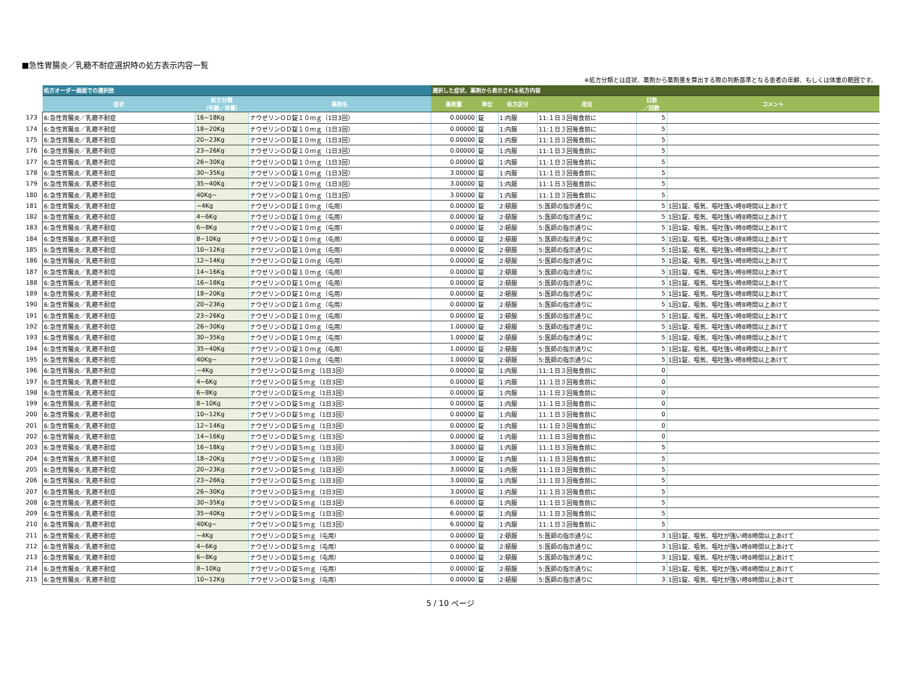■急性胃腸炎／乳糖不耐症選択時の処方表示内容一覧
※処方分類とは症状、薬剤から薬剤量を算出する際の判断基準となる患者の年齢、もしくは体重の範囲です。
| | 処方オーダー画面での選択肢 | | | 選択した症状、薬剤から表示される処方内容 | | | | | |
| | 症状 | 処方分類 （年齢／体重） | 薬剤名 | 薬剤量 | 単位 | 処方区分 | 用法 | 日数 ／回数 | コメント |
| 173 | 6:急性胃腸炎／乳糖不耐症 | 16~18Kg | ナウゼリンＯＤ錠１０ｍｇ（1日3回） | 0.00000 | 錠 | 1:内服 | 11:１日３回毎食前に | 5 | |
| 174 | 6:急性胃腸炎／乳糖不耐症 | 18~20Kg | ナウゼリンＯＤ錠１０ｍｇ（1日3回） | 0.00000 | 錠 | 1:内服 | 11:１日３回毎食前に | 5 | |
| 175 | 6:急性胃腸炎／乳糖不耐症 | 20~23Kg | ナウゼリンＯＤ錠１０ｍｇ（1日3回） | 0.00000 | 錠 | 1:内服 | 11:１日３回毎食前に | 5 | |
| 176 | 6:急性胃腸炎／乳糖不耐症 | 23~26Kg | ナウゼリンＯＤ錠１０ｍｇ（1日3回） | 0.00000 | 錠 | 1:内服 | 11:１日３回毎食前に | 5 | |
| 177 | 6:急性胃腸炎／乳糖不耐症 | 26~30Kg | ナウゼリンＯＤ錠１０ｍｇ（1日3回） | 0.00000 | 錠 | 1:内服 | 11:１日３回毎食前に | 5 | |
| 178 | 6:急性胃腸炎／乳糖不耐症 | 30~35Kg | ナウゼリンＯＤ錠１０ｍｇ（1日3回） | 3.00000 | 錠 | 1:内服 | 11:１日３回毎食前に | 5 | |
| 179 | 6:急性胃腸炎／乳糖不耐症 | 35~40Kg | ナウゼリンＯＤ錠１０ｍｇ（1日3回） | 3.00000 | 錠 | 1:内服 | 11:１日３回毎食前に | 5 | |
| 180 | 6:急性胃腸炎／乳糖不耐症 | 40Kg~ | ナウゼリンＯＤ錠１０ｍｇ（1日3回） | 3.00000 | 錠 | 1:内服 | 11:１日３回毎食前に | 5 | |
| 181 | 6:急性胃腸炎／乳糖不耐症 | ~4Kg | ナウゼリンＯＤ錠１０ｍｇ（屯用） | 0.00000 | 錠 | 2:頓服 | 5:医師の指示通りに | 5 | 1回1錠、嘔気、嘔吐強い時8時間以上あけて |
| 182 | 6:急性胃腸炎／乳糖不耐症 | 4~6Kg | ナウゼリンＯＤ錠１０ｍｇ（屯用） | 0.00000 | 錠 | 2:頓服 | 5:医師の指示通りに | 5 | 1回1錠、嘔気、嘔吐強い時8時間以上あけて |
| 183 | 6:急性胃腸炎／乳糖不耐症 | 6~8Kg | ナウゼリンＯＤ錠１０ｍｇ（屯用） | 0.00000 | 錠 | 2:頓服 | 5:医師の指示通りに | 5 | 1回1錠、嘔気、嘔吐強い時8時間以上あけて |
| 184 | 6:急性胃腸炎／乳糖不耐症 | 8~10Kg | ナウゼリンＯＤ錠１０ｍｇ（屯用） | 0.00000 | 錠 | 2:頓服 | 5:医師の指示通りに | 5 | 1回1錠、嘔気、嘔吐強い時8時間以上あけて |
| 185 | 6:急性胃腸炎／乳糖不耐症 | 10~12Kg | ナウゼリンＯＤ錠１０ｍｇ（屯用） | 0.00000 | 錠 | 2:頓服 | 5:医師の指示通りに | 5 | 1回1錠、嘔気、嘔吐強い時8時間以上あけて |
| 186 | 6:急性胃腸炎／乳糖不耐症 | 12~14Kg | ナウゼリンＯＤ錠１０ｍｇ（屯用） | 0.00000 | 錠 | 2:頓服 | 5:医師の指示通りに | 5 | 1回1錠、嘔気、嘔吐強い時8時間以上あけて |
| 187 | 6:急性胃腸炎／乳糖不耐症 | 14~16Kg | ナウゼリンＯＤ錠１０ｍｇ（屯用） | 0.00000 | 錠 | 2:頓服 | 5:医師の指示通りに | 5 | 1回1錠、嘔気、嘔吐強い時8時間以上あけて |
| 188 | 6:急性胃腸炎／乳糖不耐症 | 16~18Kg | ナウゼリンＯＤ錠１０ｍｇ（屯用） | 0.00000 | 錠 | 2:頓服 | 5:医師の指示通りに | 5 | 1回1錠、嘔気、嘔吐強い時8時間以上あけて |
| 189 | 6:急性胃腸炎／乳糖不耐症 | 18~20Kg | ナウゼリンＯＤ錠１０ｍｇ（屯用） | 0.00000 | 錠 | 2:頓服 | 5:医師の指示通りに | 5 | 1回1錠、嘔気、嘔吐強い時8時間以上あけて |
| 190 | 6:急性胃腸炎／乳糖不耐症 | 20~23Kg | ナウゼリンＯＤ錠１０ｍｇ（屯用） | 0.00000 | 錠 | 2:頓服 | 5:医師の指示通りに | 5 | 1回1錠、嘔気、嘔吐強い時8時間以上あけて |
| 191 | 6:急性胃腸炎／乳糖不耐症 | 23~26Kg | ナウゼリンＯＤ錠１０ｍｇ（屯用） | 0.00000 | 錠 | 2:頓服 | 5:医師の指示通りに | 5 | 1回1錠、嘔気、嘔吐強い時8時間以上あけて |
| 192 | 6:急性胃腸炎／乳糖不耐症 | 26~30Kg | ナウゼリンＯＤ錠１０ｍｇ（屯用） | 1.00000 | 錠 | 2:頓服 | 5:医師の指示通りに | 5 | 1回1錠、嘔気、嘔吐強い時8時間以上あけて |
| 193 | 6:急性胃腸炎／乳糖不耐症 | 30~35Kg | ナウゼリンＯＤ錠１０ｍｇ（屯用） | 1.00000 | 錠 | 2:頓服 | 5:医師の指示通りに | 5 | 1回1錠、嘔気、嘔吐強い時8時間以上あけて |
| 194 | 6:急性胃腸炎／乳糖不耐症 | 35~40Kg | ナウゼリンＯＤ錠１０ｍｇ（屯用） | 1.00000 | 錠 | 2:頓服 | 5:医師の指示通りに | 5 | 1回1錠、嘔気、嘔吐強い時8時間以上あけて |
| 195 | 6:急性胃腸炎／乳糖不耐症 | 40Kg~ | ナウゼリンＯＤ錠１０ｍｇ（屯用） | 1.00000 | 錠 | 2:頓服 | 5:医師の指示通りに | 5 | 1回1錠、嘔気、嘔吐強い時8時間以上あけて |
| 196 | 6:急性胃腸炎／乳糖不耐症 | ~4Kg | ナウゼリンＯＤ錠５ｍｇ（1日3回） | 0.00000 | 錠 | 1:内服 | 11:１日３回毎食前に | 0 | |
| 197 | 6:急性胃腸炎／乳糖不耐症 | 4~6Kg | ナウゼリンＯＤ錠５ｍｇ（1日3回） | 0.00000 | 錠 | 1:内服 | 11:１日３回毎食前に | 0 | |
| 198 | 6:急性胃腸炎／乳糖不耐症 | 6~8Kg | ナウゼリンＯＤ錠５ｍｇ（1日3回） | 0.00000 | 錠 | 1:内服 | 11:１日３回毎食前に | 0 | |
| 199 | 6:急性胃腸炎／乳糖不耐症 | 8~10Kg | ナウゼリンＯＤ錠５ｍｇ（1日3回） | 0.00000 | 錠 | 1:内服 | 11:１日３回毎食前に | 0 | |
| 200 | 6:急性胃腸炎／乳糖不耐症 | 10~12Kg | ナウゼリンＯＤ錠５ｍｇ（1日3回） | 0.00000 | 錠 | 1:内服 | 11:１日３回毎食前に | 0 | |
| 201 | 6:急性胃腸炎／乳糖不耐症 | 12~14Kg | ナウゼリンＯＤ錠５ｍｇ（1日3回） | 0.00000 | 錠 | 1:内服 | 11:１日３回毎食前に | 0 | |
| 202 | 6:急性胃腸炎／乳糖不耐症 | 14~16Kg | ナウゼリンＯＤ錠５ｍｇ（1日3回） | 0.00000 | 錠 | 1:内服 | 11:１日３回毎食前に | 0 | |
| 203 | 6:急性胃腸炎／乳糖不耐症 | 16~18Kg | ナウゼリンＯＤ錠５ｍｇ（1日3回） | 3.00000 | 錠 | 1:内服 | 11:１日３回毎食前に | 5 | |
| 204 | 6:急性胃腸炎／乳糖不耐症 | 18~20Kg | ナウゼリンＯＤ錠５ｍｇ（1日3回） | 3.00000 | 錠 | 1:内服 | 11:１日３回毎食前に | 5 | |
| 205 | 6:急性胃腸炎／乳糖不耐症 | 20~23Kg | ナウゼリンＯＤ錠５ｍｇ（1日3回） | 3.00000 | 錠 | 1:内服 | 11:１日３回毎食前に | 5 | |
| 206 | 6:急性胃腸炎／乳糖不耐症 | 23~26Kg | ナウゼリンＯＤ錠５ｍｇ（1日3回） | 3.00000 | 錠 | 1:内服 | 11:１日３回毎食前に | 5 | |
| 207 | 6:急性胃腸炎／乳糖不耐症 | 26~30Kg | ナウゼリンＯＤ錠５ｍｇ（1日3回） | 3.00000 | 錠 | 1:内服 | 11:１日３回毎食前に | 5 | |
| 208 | 6:急性胃腸炎／乳糖不耐症 | 30~35Kg | ナウゼリンＯＤ錠５ｍｇ（1日3回） | 6.00000 | 錠 | 1:内服 | 11:１日３回毎食前に | 5 | |
| 209 | 6:急性胃腸炎／乳糖不耐症 | 35~40Kg | ナウゼリンＯＤ錠５ｍｇ（1日3回） | 6.00000 | 錠 | 1:内服 | 11:１日３回毎食前に | 5 | |
| 210 | 6:急性胃腸炎／乳糖不耐症 | 40Kg~ | ナウゼリンＯＤ錠５ｍｇ（1日3回） | 6.00000 | 錠 | 1:内服 | 11:１日３回毎食前に | 5 | |
| 211 | 6:急性胃腸炎／乳糖不耐症 | ~4Kg | ナウゼリンＯＤ錠５ｍｇ（屯用） | 0.00000 | 錠 | 2:頓服 | 5:医師の指示通りに | 3 | 1回1錠、嘔気、嘔吐が強い時8時間以上あけて |
| 212 | 6:急性胃腸炎／乳糖不耐症 | 4~6Kg | ナウゼリンＯＤ錠５ｍｇ（屯用） | 0.00000 | 錠 | 2:頓服 | 5:医師の指示通りに | 3 | 1回1錠、嘔気、嘔吐が強い時8時間以上あけて |
| 213 | 6:急性胃腸炎／乳糖不耐症 | 6~8Kg | ナウゼリンＯＤ錠５ｍｇ（屯用） | 0.00000 | 錠 | 2:頓服 | 5:医師の指示通りに | 3 | 1回1錠、嘔気、嘔吐が強い時8時間以上あけて |
| 214 | 6:急性胃腸炎／乳糖不耐症 | 8~10Kg | ナウゼリンＯＤ錠５ｍｇ（屯用） | 0.00000 | 錠 | 2:頓服 | 5:医師の指示通りに | 3 | 1回1錠、嘔気、嘔吐が強い時8時間以上あけて |
| 215 | 6:急性胃腸炎／乳糖不耐症 | 10~12Kg | ナウゼリンＯＤ錠５ｍｇ（屯用） | 0.00000 | 錠 | 2:頓服 | 5:医師の指示通りに | 3 | 1回1錠、嘔気、嘔吐が強い時8時間以上あけて |
5 / 10 ページ